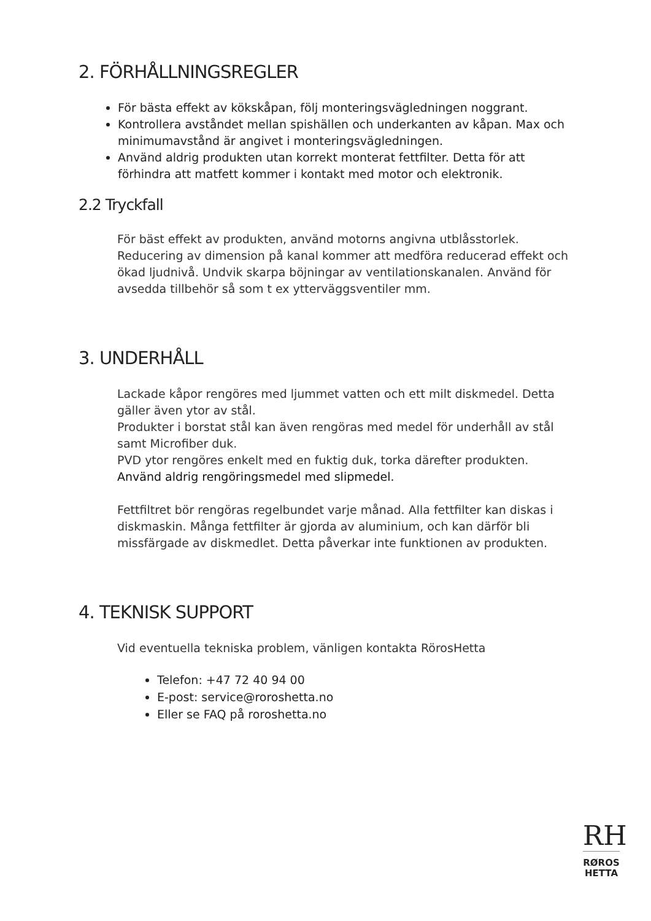2. FÖRHÅLLNINGSREGLER
För bästa effekt av kökskåpan, följ monteringsvägledningen noggrant.
Kontrollera avståndet mellan spishällen och underkanten av kåpan. Max och minimumavstånd är angivet i monteringsvägledningen.
Använd aldrig produkten utan korrekt monterat fettfilter. Detta för att förhindra att matfett kommer i kontakt med motor och elektronik.
2.2 Tryckfall
För bäst effekt av produkten, använd motorns angivna utblåsstorlek. Reducering av dimension på kanal kommer att medföra reducerad effekt och ökad ljudnivå. Undvik skarpa böjningar av ventilationskanalen. Använd för avsedda tillbehör så som t ex ytterväggsventiler mm.
3. UNDERHÅLL
Lackade kåpor rengöres med ljummet vatten och ett milt diskmedel. Detta gäller även ytor av stål.
Produkter i borstat stål kan även rengöras med medel för underhåll av stål samt Microfiber duk.
PVD ytor rengöres enkelt med en fuktig duk, torka därefter produkten.
Använd aldrig rengöringsmedel med slipmedel.
Fettfiltret bör rengöras regelbundet varje månad. Alla fettfilter kan diskas i diskmaskin. Många fettfilter är gjorda av aluminium, och kan därför bli missfärgade av diskmedlet. Detta påverkar inte funktionen av produkten.
4. TEKNISK SUPPORT
Vid eventuella tekniska problem, vänligen kontakta RörosHetta
Telefon: +47 72 40 94 00
E-post: service@roroshetta.no
Eller se FAQ på roroshetta.no
RH
RØROS
HETTA